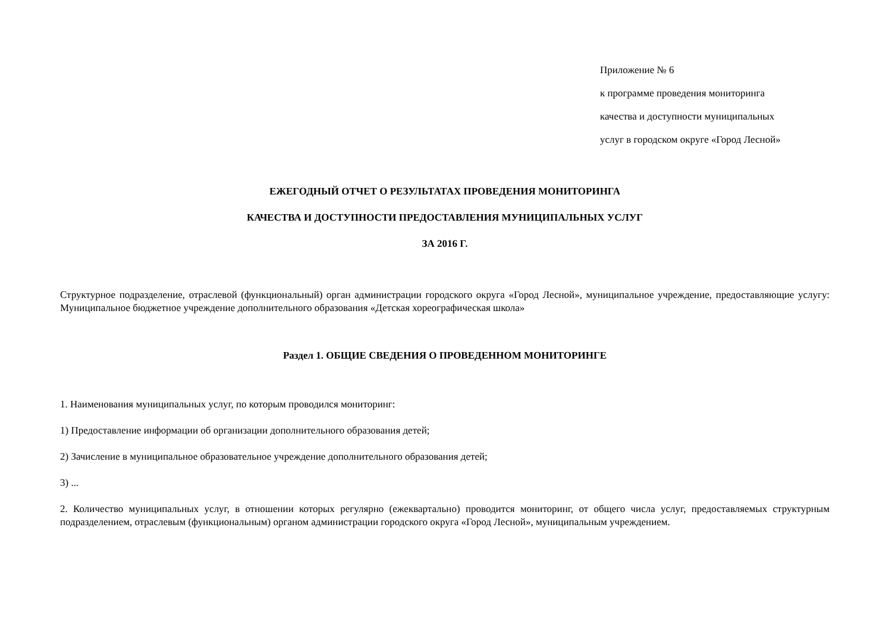Приложение № 6
к программе проведения мониторинга
качества и доступности муниципальных
услуг в городском округе «Город Лесной»
ЕЖЕГОДНЫЙ ОТЧЕТ О РЕЗУЛЬТАТАХ ПРОВЕДЕНИЯ МОНИТОРИНГА
КАЧЕСТВА И ДОСТУПНОСТИ ПРЕДОСТАВЛЕНИЯ МУНИЦИПАЛЬНЫХ УСЛУГ
ЗА 2016 Г.
Структурное подразделение, отраслевой (функциональный) орган администрации городского округа «Город Лесной», муниципальное учреждение, предоставляющие услугу: Муниципальное бюджетное учреждение дополнительного образования «Детская хореографическая школа»
Раздел 1. ОБЩИЕ СВЕДЕНИЯ О ПРОВЕДЕННОМ МОНИТОРИНГЕ
1. Наименования муниципальных услуг, по которым проводился мониторинг:
1) Предоставление информации об организации дополнительного образования детей;
2) Зачисление в муниципальное образовательное учреждение дополнительного образования детей;
3) ...
2. Количество муниципальных услуг, в отношении которых регулярно (ежеквартально) проводится мониторинг, от общего числа услуг, предоставляемых структурным подразделением, отраслевым (функциональным) органом администрации городского округа «Город Лесной», муниципальным учреждением.